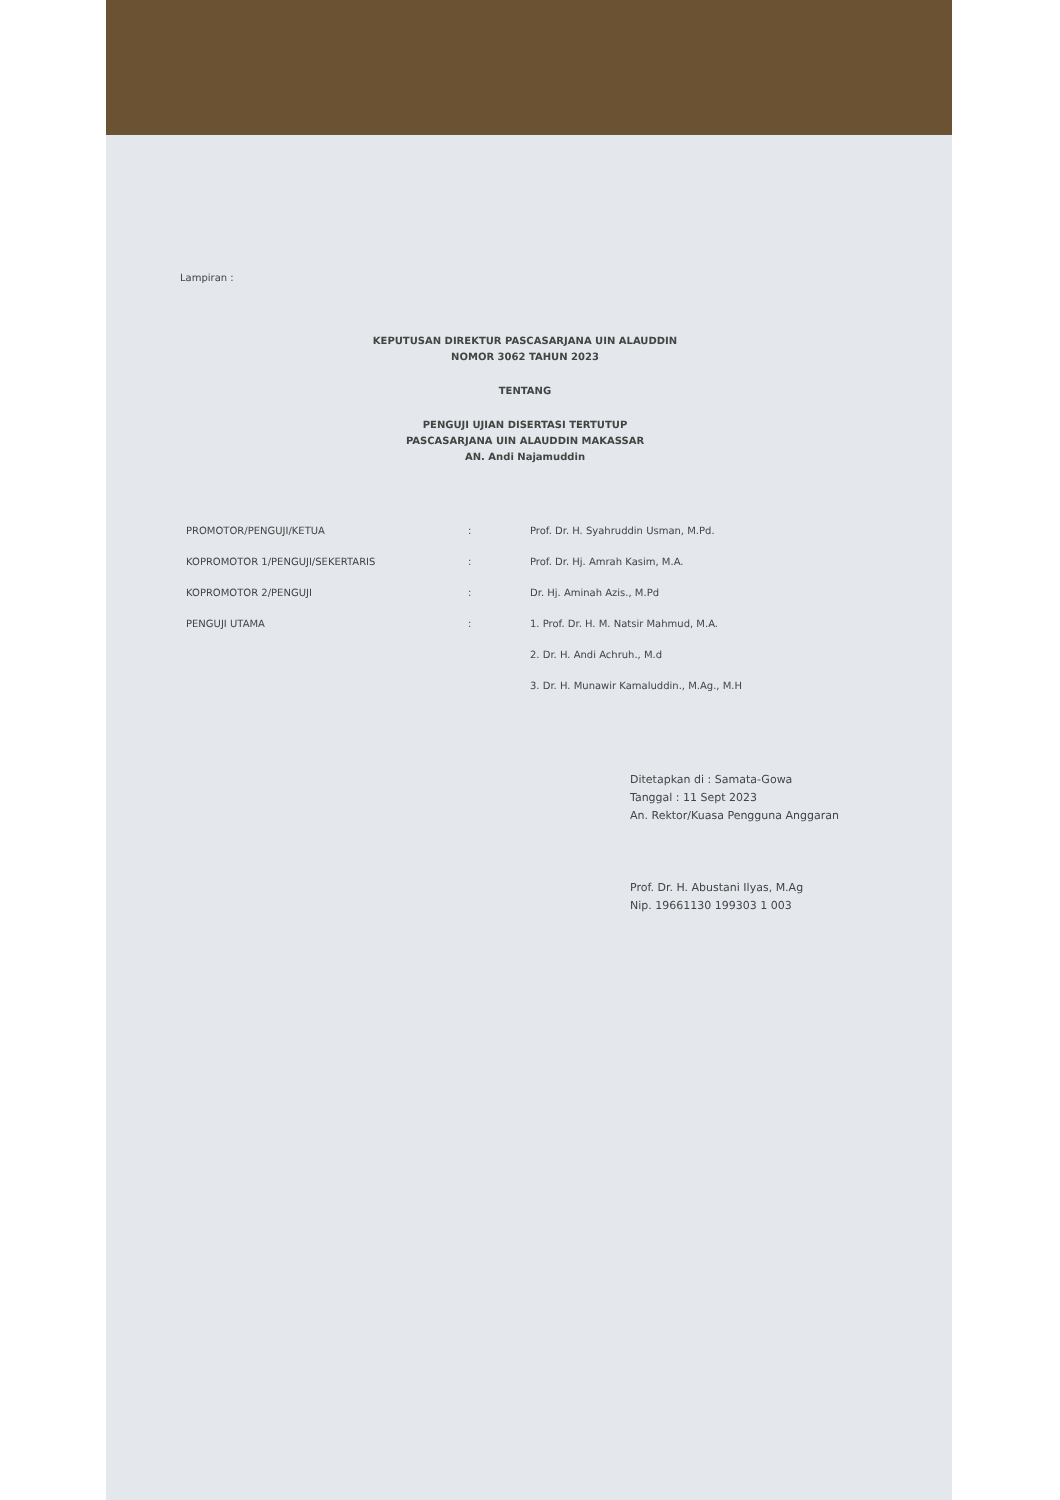Lampiran :
KEPUTUSAN DIREKTUR PASCASARJANA UIN ALAUDDIN
NOMOR 3062 TAHUN 2023
TENTANG
PENGUJI UJIAN DISERTASI TERTUTUP
PASCASARJANA UIN ALAUDDIN MAKASSAR
AN. Andi Najamuddin
| PROMOTOR/PENGUJI/KETUA | : | Prof. Dr. H. Syahruddin Usman, M.Pd. |
| KOPROMOTOR 1/PENGUJI/SEKERTARIS | : | Prof. Dr. Hj. Amrah Kasim, M.A. |
| KOPROMOTOR 2/PENGUJI | : | Dr. Hj. Aminah Azis., M.Pd |
| PENGUJI UTAMA | : | 1. Prof. Dr. H. M. Natsir Mahmud, M.A. |
| | | 2. Dr. H. Andi Achruh., M.d |
| | | 3. Dr. H. Munawir Kamaluddin., M.Ag., M.H |
Ditetapkan di : Samata-Gowa
Tanggal : 11 Sept 2023
An. Rektor/Kuasa Pengguna Anggaran
Prof. Dr. H. Abustani Ilyas, M.Ag
Nip. 19661130 199303 1 003